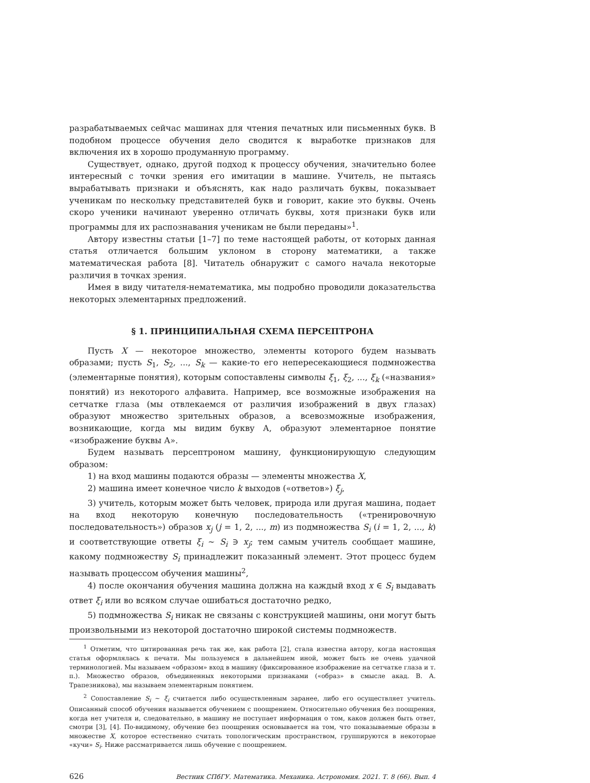разрабатываемых сейчас машинах для чтения печатных или письменных букв. В подобном процессе обучения дело сводится к выработке признаков для включения их в хорошо продуманную программу.
Существует, однако, другой подход к процессу обучения, значительно более интересный с точки зрения его имитации в машине. Учитель, не пытаясь вырабатывать признаки и объяснять, как надо различать буквы, показывает ученикам по нескольку представителей букв и говорит, какие это буквы. Очень скоро ученики начинают уверенно отличать буквы, хотя признаки букв или программы для их распознавания ученикам не были переданы»<sup>1</sup>.
Автору известны статьи [1–7] по теме настоящей работы, от которых данная статья отличается большим уклоном в сторону математики, а также математическая работа [8]. Читатель обнаружит с самого начала некоторые различия в точках зрения.
Имея в виду читателя-нематематика, мы подробно проводили доказательства некоторых элементарных предложений.
§ 1. ПРИНЦИПИАЛЬНАЯ СХЕМА ПЕРСЕПТРОНА
Пусть X — некоторое множество, элементы которого будем называть образами; пусть S<sub>1</sub>, S<sub>2</sub>, ..., S<sub>k</sub> — какие-то его непересекающиеся подмножества (элементарные понятия), которым сопоставлены символы ξ<sub>1</sub>, ξ<sub>2</sub>, ..., ξ<sub>k</sub> («названия» понятий) из некоторого алфавита. Например, все возможные изображения на сетчатке глаза (мы отвлекаемся от различия изображений в двух глазах) образуют множество зрительных образов, а всевозможные изображения, возникающие, когда мы видим букву А, образуют элементарное понятие «изображение буквы А».
Будем называть персептроном машину, функционирующую следующим образом:
1) на вход машины подаются образы — элементы множества X,
2) машина имеет конечное число k выходов («ответов») ξ<sub>j</sub>,
3) учитель, которым может быть человек, природа или другая машина, подает на вход некоторую конечную последовательность («тренировочную последовательность») образов x<sub>j</sub> (j = 1, 2, ..., m) из подмножества S<sub>i</sub> (i = 1, 2, ..., k) и соответствующие ответы ξ<sub>i</sub> ∼ S<sub>i</sub> ∋ x<sub>j</sub>; тем самым учитель сообщает машине, какому подмножеству S<sub>i</sub> принадлежит показанный элемент. Этот процесс будем называть процессом обучения машины<sup>2</sup>,
4) после окончания обучения машина должна на каждый вход x ∈ S<sub>i</sub> выдавать ответ ξ<sub>i</sub> или во всяком случае ошибаться достаточно редко,
5) подмножества S<sub>i</sub> никак не связаны с конструкцией машины, они могут быть произвольными из некоторой достаточно широкой системы подмножеств.
<sup>1</sup> Отметим, что цитированная речь так же, как работа [2], стала известна автору, когда настоящая статья оформлялась к печати. Мы пользуемся в дальнейшем иной, может быть не очень удачной терминологией. Мы называем «образом» вход в машину (фиксированное изображение на сетчатке глаза и т. п.). Множество образов, объединенных некоторыми признаками («образ» в смысле акад. В. А. Трапезникова), мы называем элементарным понятием.
<sup>2</sup> Сопоставление S<sub>i</sub> ∼ ξ<sub>i</sub> считается либо осуществленным заранее, либо его осуществляет учитель. Описанный способ обучения называется обучением с поощрением. Относительно обучения без поощрения, когда нет учителя и, следовательно, в машину не поступает информация о том, каков должен быть ответ, смотри [3], [4]. По-видимому, обучение без поощрения основывается на том, что показываемые образы в множестве X, которое естественно считать топологическим пространством, группируются в некоторые «кучи» S<sub>i</sub>. Ниже рассматривается лишь обучение с поощрением.
626 Вестник СПбГУ. Математика. Механика. Астрономия. 2021. Т. 8 (66). Вып. 4